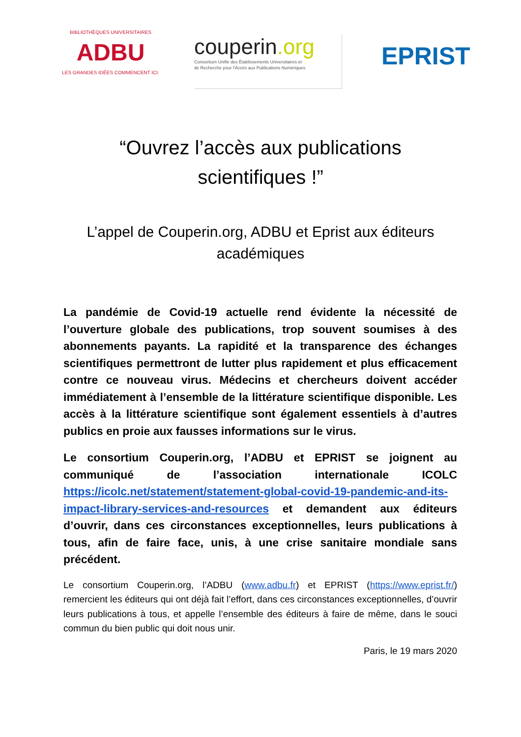BIBLIOTHÈQUES UNIVERSITAIRES
ADBU
LES GRANDES IDÉES COMMENCENT ICI.
couperin.org
Consortium Unifié des Établissements Universitaires et
de Recherche pour l'Accès aux Publications Numériques
EPRIST
“Ouvrez l’accès aux publications scientifiques !”
L’appel de Couperin.org, ADBU et Eprist aux éditeurs académiques
La pandémie de Covid-19 actuelle rend évidente la nécessité de l’ouverture globale des publications, trop souvent soumises à des abonnements payants. La rapidité et la transparence des échanges scientifiques permettront de lutter plus rapidement et plus efficacement contre ce nouveau virus. Médecins et chercheurs doivent accéder immédiatement à l’ensemble de la littérature scientifique disponible. Les accès à la littérature scientifique sont également essentiels à d’autres publics en proie aux fausses informations sur le virus.
Le consortium Couperin.org, l’ADBU et EPRIST se joignent au communiqué de l’association internationale ICOLC https://icolc.net/statement/statement-global-covid-19-pandemic-and-its-impact-library-services-and-resources et demandent aux éditeurs d’ouvrir, dans ces circonstances exceptionnelles, leurs publications à tous, afin de faire face, unis, à une crise sanitaire mondiale sans précédent.
Le consortium Couperin.org, l’ADBU (www.adbu.fr) et EPRIST (https://www.eprist.fr/) remercient les éditeurs qui ont déjà fait l’effort, dans ces circonstances exceptionnelles, d’ouvrir leurs publications à tous, et appelle l’ensemble des éditeurs à faire de même, dans le souci commun du bien public qui doit nous unir.
Paris, le 19 mars 2020